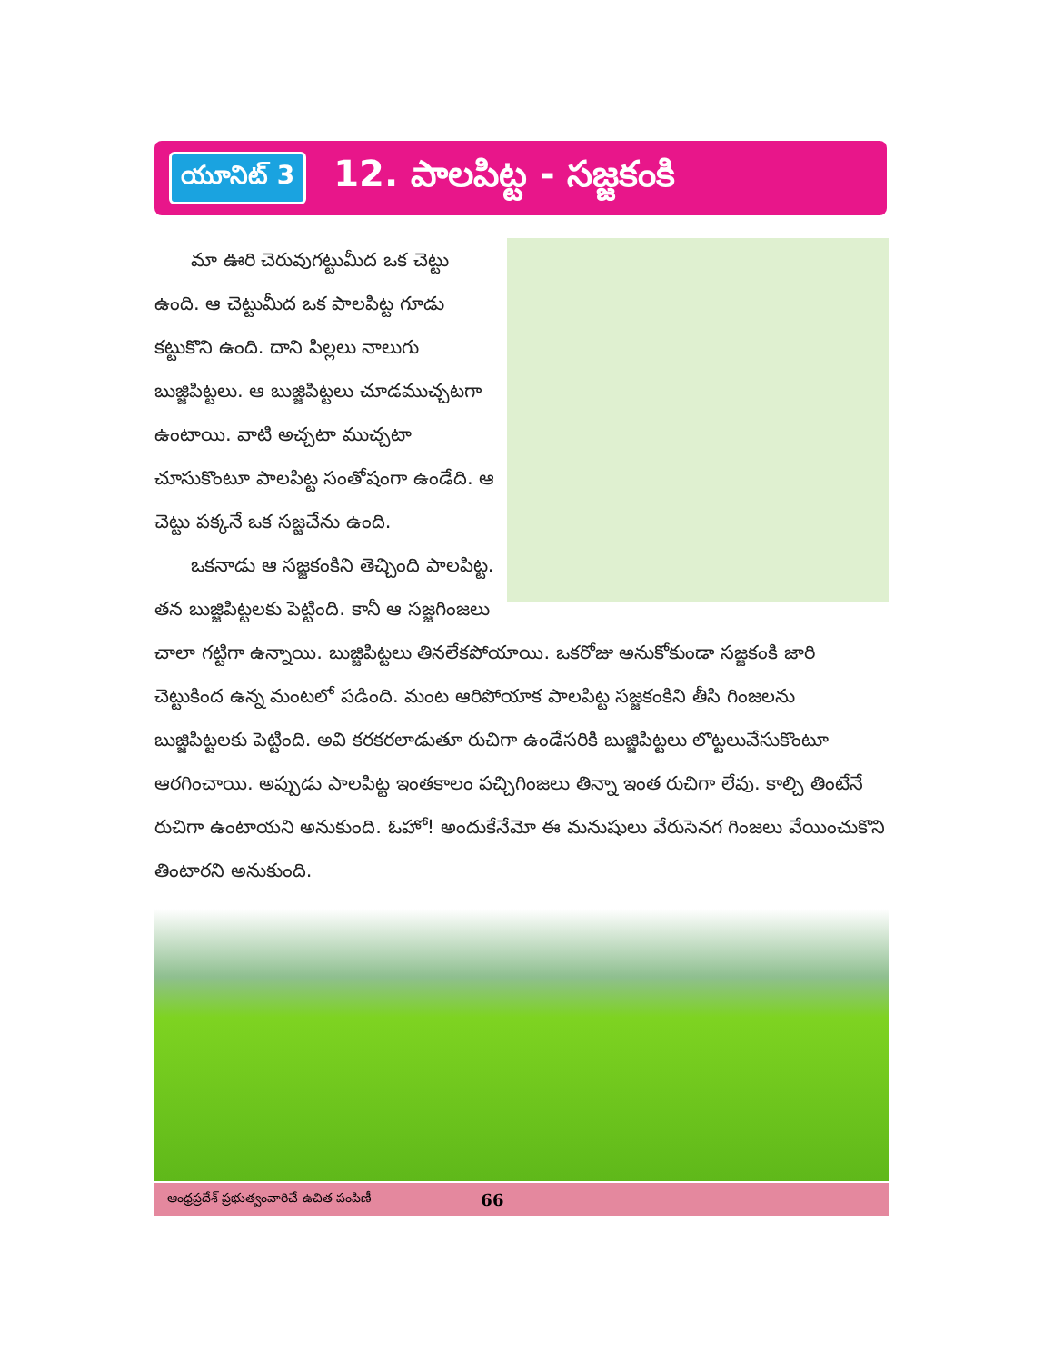యూనిట్ 3
12. పాలపిట్ట - సజ్జకంకి
మా ఊరి చెరువుగట్టుమీద ఒక చెట్టు ఉంది. ఆ చెట్టుమీద ఒక పాలపిట్ట గూడు కట్టుకొని ఉంది. దాని పిల్లలు నాలుగు బుజ్జిపిట్టలు. ఆ బుజ్జిపిట్టలు చూడముచ్చటగా ఉంటాయి. వాటి అచ్చటా ముచ్చటా చూసుకొంటూ పాలపిట్ట సంతోషంగా ఉండేది. ఆ చెట్టు పక్కనే ఒక సజ్జచేను ఉంది.
ఒకనాడు ఆ సజ్జకంకిని తెచ్చింది పాలపిట్ట. తన బుజ్జిపిట్టలకు పెట్టింది. కానీ ఆ సజ్జగింజలు చాలా గట్టిగా ఉన్నాయి. బుజ్జిపిట్టలు తినలేకపోయాయి. ఒకరోజు అనుకోకుండా సజ్జకంకి జారి చెట్టుకింద ఉన్న మంటలో పడింది. మంట ఆరిపోయాక పాలపిట్ట సజ్జకంకిని తీసి గింజలను బుజ్జిపిట్టలకు పెట్టింది. అవి కరకరలాడుతూ రుచిగా ఉండేసరికి బుజ్జిపిట్టలు లొట్టలువేసుకొంటూ ఆరగించాయి. అప్పుడు పాలపిట్ట ఇంతకాలం పచ్చిగింజలు తిన్నా ఇంత రుచిగా లేవు. కాల్చి తింటేనే రుచిగా ఉంటాయని అనుకుంది. ఓహో! అందుకేనేమో ఈ మనుషులు వేరుసెనగ గింజలు వేయించుకొని తింటారని అనుకుంది.
ఆంధ్రప్రదేశ్ ప్రభుత్వంవారిచే ఉచిత పంపిణీ 66